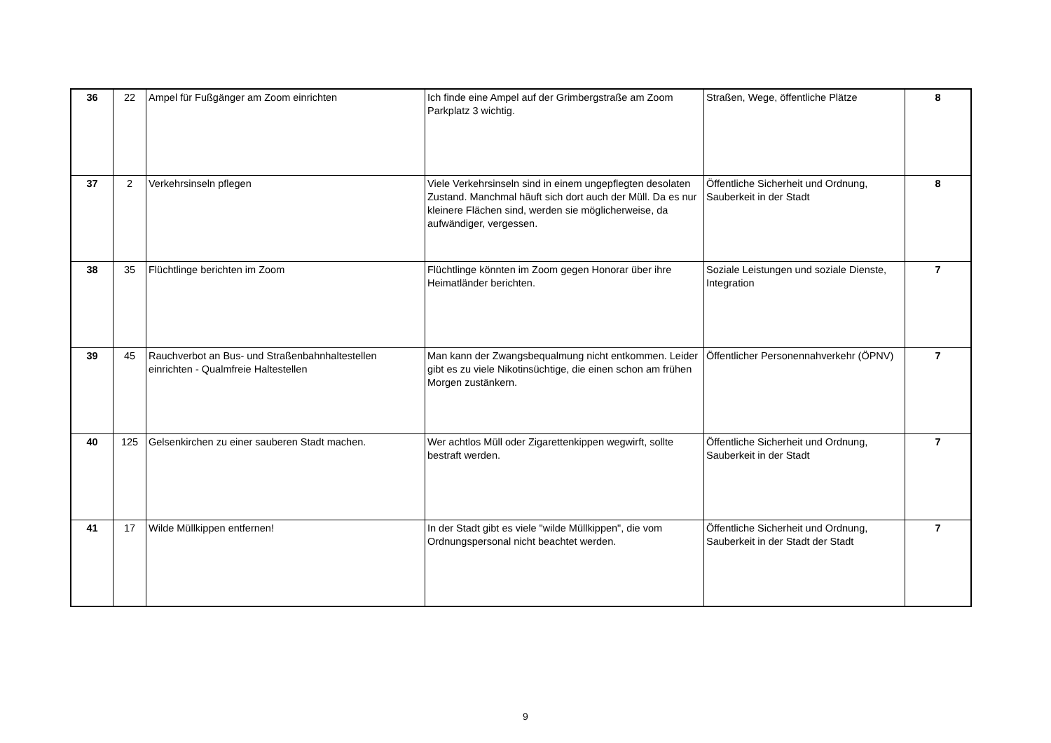| 36 | 22 | Ampel für Fußgänger am Zoom einrichten | Ich finde eine Ampel auf der Grimbergstraße am Zoom Parkplatz 3 wichtig. | Straßen, Wege, öffentliche Plätze | 8 |
| 37 | 2 | Verkehrsinseln pflegen | Viele Verkehrsinseln sind in einem ungepflegten desolaten Zustand. Manchmal häuft sich dort auch der Müll. Da es nur kleinere Flächen sind, werden sie möglicherweise, da aufwändiger, vergessen. | Öffentliche Sicherheit und Ordnung, Sauberkeit in der Stadt | 8 |
| 38 | 35 | Flüchtlinge berichten im Zoom | Flüchtlinge könnten im Zoom gegen Honorar über ihre Heimatländer berichten. | Soziale Leistungen und soziale Dienste, Integration | 7 |
| 39 | 45 | Rauchverbot an Bus- und Straßenbahnhaltestellen einrichten - Qualmfreie Haltestellen | Man kann der Zwangsbequalmung nicht entkommen. Leider gibt es zu viele Nikotinsüchtige, die einen schon am frühen Morgen zustänkern. | Öffentlicher Personennahverkehr (ÖPNV) | 7 |
| 40 | 125 | Gelsenkirchen zu einer sauberen Stadt machen. | Wer achtlos Müll oder Zigarettenkippen wegwirft, sollte bestraft werden. | Öffentliche Sicherheit und Ordnung, Sauberkeit in der Stadt | 7 |
| 41 | 17 | Wilde Müllkippen entfernen! | In der Stadt gibt es viele "wilde Müllkippen", die vom Ordnungspersonal nicht beachtet werden. | Öffentliche Sicherheit und Ordnung, Sauberkeit in der Stadt der Stadt | 7 |
9